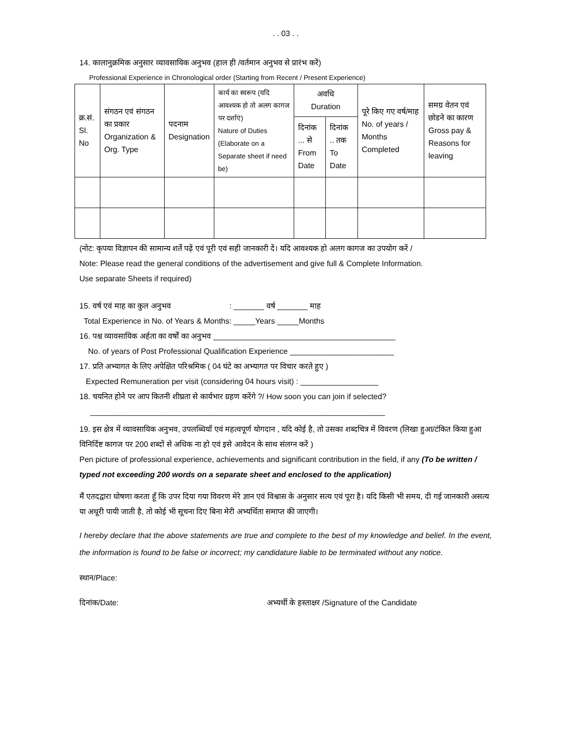. . 03 . .
14. कालानुक्रमिक अनुसार व्यावसायिक अनुभव (हाल ही /वर्तमान अनुभव से प्रारंभ करें)
Professional Experience in Chronological order (Starting from Recent / Present Experience)
| क्र.सं. Sl. No | संगठन एवं संगठन का प्रकार Organization & Org. Type | पदनाम Designation | कार्य का स्वरूप (यदि आवश्यक हो तो अलग कागज पर दर्शाएं) Nature of Duties (Elaborate on a Separate sheet if need be) | अवधि Duration | | पूरे किए गए वर्ष/माह No. of years / Months Completed | समग्र वेतन एवं छोडने का कारण Gross pay & Reasons for leaving |
| --- | --- | --- | --- | --- | --- | --- | --- |
| | | | | दिनांक ... से From Date | दिनांक .. तक To Date | | |
(नोट: कृपया विज्ञापन की सामान्य शर्ते पढ़ें एवं पूरी एवं सही जानकारी दें। यदि आवश्यक हो अलग कागज का उपयोग करें /
Note: Please read the general conditions of the advertisement and give full & Complete Information.
Use separate Sheets if required)
15. वर्ष एवं माह का कुल अनुभव : _______ वर्ष _______ माह
Total Experience in No. of Years & Months: _____Years _____Months
16. पश्च व्यावसायिक अर्हता का वर्षों का अनुभव __________________________________________
No. of years of Post Professional Qualification Experience ________________________
17. प्रति अभ्यागत के लिए अपेक्षित परिश्रमिक ( 04 घंटे का अभ्यागत पर विचार करते हुए )
Expected Remuneration per visit (considering 04 hours visit) : __________________
18. चयनित होने पर आप कितनी शीघ्रता से कार्यभार ग्रहण करेंगे ?/ How soon you can join if selected?
____________________________________________________________________
19. इस क्षेत्र में व्यावसायिक अनुभव, उपलब्धियाँ एवं महत्वपूर्ण योगदान , यदि कोई है, तो उसका शब्दचित्र में विवरण (लिखा हुआ/टंकित किया हुआ विनिर्दिष्ट कागज पर 200 शब्दों से अधिक ना हो एवं इसे आवेदन के साथ संलग्न करें )
Pen picture of professional experience, achievements and significant contribution in the field, if any (To be written / typed not exceeding 200 words on a separate sheet and enclosed to the application)
मैं एतदद्वारा घोषणा करता हूँ कि उपर दिया गया विवरण मेरे ज्ञान एवं विश्वास के अनुसार सत्य एवं पूरा है। यदि किसी भी समय, दी गई जानकारी असत्य या अधूरी पायी जाती है, तो कोई भी सूचना दिए बिना मेरी अभ्यर्थिता समाप्त की जाएगी।
I hereby declare that the above statements are true and complete to the best of my knowledge and belief. In the event, the information is found to be false or incorrect; my candidature liable to be terminated without any notice.
स्थान/Place:
दिनांक/Date: अभ्यर्थी के हस्ताक्षर /Signature of the Candidate